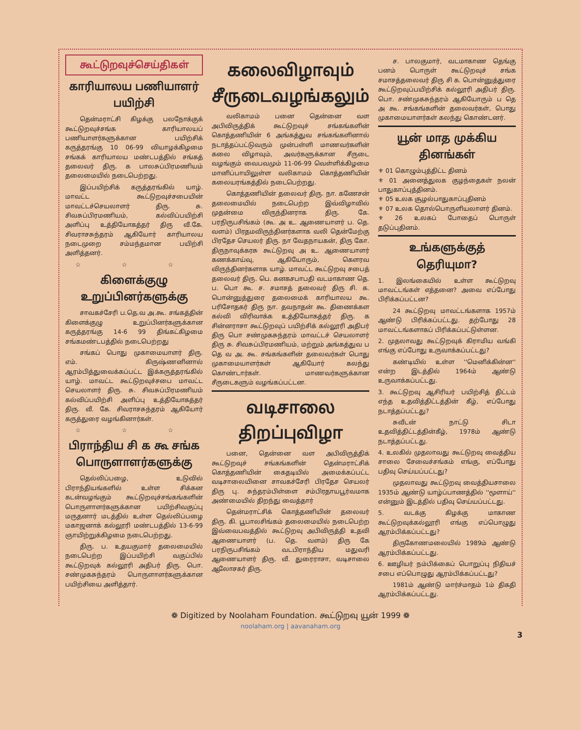கூட்டுறவுச்செய்திகள்
காரியாலய பணியாளர் பயிற்சி
தென்மராட்சி கிழக்கு பலநோக்குக் கூட்டுறவுச்சங்க காரியாலயப் பணியாளர்களுக்கான பயிற்சிக் கருத்தரங்கு 10 06-99 வியாழக்கிழமை சங்கக் காரியாலய மண்டபத்தில் சங்கத் தலைவர் திரு. க பாலசுப்பிரமணியம் தலைமையில் நடைபெற்றது.
இப்பயிற்சிக் கருத்தரங்கில் யாழ். மாவட்ட கூட்டுறவுச்சபையின் மாவட்டச்செயலாளர் திரு. சு. சிவசுப்பிரமணியம், கல்விப்பயிற்சி அளிப்பு உத்தியோகத்தர் திரு வீ.கே. சிவராசசுந்தரம் ஆகியோர் காரியாலய நடைமுறை சம்மந்தமான பயிற்சி அளித்தனர்.
☆ ☆ ☆
கிளைக்குழு உறுப்பினர்களுக்கு
சாவகச்சேரி ப.தெ.வ அ.கூ. சங்கத்தின் கிளைக்குழு உறுப்பினர்களுக்கான கருத்தரங்கு 14-6 99 திங்கட்கிழமை சங்கமண்டபத்தில் நடைபெற்றது
சங்கப் பொது முகாமையாளர் திரு. எம். கிருஷ்ணனினால் ஆரம்பித்துவைக்கப்பட்ட இக்கருத்தரங்கில் யாழ். மாவட்ட கூட்டுறவுச்சபை மாவட்ட செயலாளர் திரு. சு. சிவசுப்பிரமணியம் கல்விப்பயிற்சி அளிப்பு உத்தியோகத்தர் திரு. வீ. கே. சிவராசசுந்தரம் ஆகியோர் கருத்துரை வழங்கினார்கள்.
☆ ☆ ☆
பிராந்திய சி க கூ சங்க பொருளாளர்களுக்கு
தெல்லிப்பழை, உடுவில் பிராந்தியங்களில் உள்ள சிக்கன கடன்வழங்கும் கூட்டுறவுச்சங்கங்களின் பொருளாளர்களுக்கான பயிற்சிவகுப்பு மருதனார் மடத்தில் உள்ள தெல்லிப்பழை மகாஜனாக் கல்லூரி மண்டபத்தில் 13-6-99 ஞாயிற்றுக்கிழமை நடைபெற்றது.
திரு. ப. உதயகுமார் தலைமையில் நடைபெற்ற இப்பயிற்சி வகுப்பில் கூட்டுறவுக் கல்லூரி அதிபர் திரு. பொ. சண்முகசுந்தரம் பொருளாளர்களுக்கான பயிற்சியை அளித்தார்.
கலைவிழாவும் சீருடைவழங்கலும்
வலிகாமம் பனை தென்னை வள அபிவிருத்திக் கூட்டுறவுச் சங்கங்களின் கொத்தணியின் 6 அங்கத்துவ சங்கங்களினால் நடாத்தப்பட்டுவரும் முன்பள்ளி மாணவர்களின் கலை விழாவும், அவர்களுக்கான சீருடை வழங்கும் வைபவமும் 11-06-99 வெள்ளிக்கிழமை மானிப்பாயிலுள்ள வலிகாமம் கொத்தணியின் கலையரங்கத்தில் நடைபெற்றது.
கொத்தணியின் தலைவர் திரு. நா. கணேசன் தலைமையில் நடைபெற்ற இவ்விழாவில் முதன்மை விருந்தினராக திரு. கே. பரநிருபசிங்கம் (கூ. அ உ. ஆணையாளர் ப. தெ. வளம்) பிரதமவிருந்தினர்களாக வலி தென்மேற்கு பிரதேச செயலர் திரு. நா வேதநாயகன், திரு கோ. திருநாவுக்கரசு கூட்டுறவு அ உ. ஆணையாளர் கணக்காய்வு, ஆகியோரும், கௌரவ விருந்தினர்களாக யாழ். மாவட்ட கூட்டுறவு சபைத் தலைவர் திரு. பெ. கனகசபாபதி வடமாகாண தெ. ப. பொ கூ. ச. சமாசத் தலைவர் திரு சி. க. பொன்னுத்துரை தலைமைக் காரியாலய கூ. பரிசோதகர் திரு நா. தவநாதன் கூ. திணைக்கள கல்வி விரிவாக்க உத்தியோகத்தர் திரு. க சின்னராசா கூட்டுறவுப் பயிற்சிக் கல்லூரி அதிபர் திரு பொ சண்முகசுந்தரம் மாவட்டச் செயலாளர் திரு சு. சிவசுப்பிரமணியம், மற்றும் அங்கத்துவ ப தெ வ அ. கூ. சங்கங்களின் தலைவர்கள் பொது முகாமையாளர்கள் ஆகியோர் கலந்து கொண்டார்கள். மாணவர்களுக்கான சீருடைகளும் வழங்கப்பட்டன.
வடிசாலை திறப்புவிழா
பனை, தென்னை வள அபிவிருத்திக் கூட்டுறவுச் சங்கங்களின் தென்மராட்சிக் கொத்தணியின் கைதடியில் அமைக்கப்பட்ட வடிசாலையினை சாவகச்சேரி பிரதேச செயலர் திரு பு. சுந்தரம்பிள்ளை சம்பிரதாயபூர்வமாக அண்மையில் திறந்து வைத்தார்
தென்மராட்சிக் கொத்தணியின் தலைவர் திரு. கி. பூபாலசிங்கம் தலைமையில் நடைபெற்ற இவ்வைபவத்தில் கூட்டுறவு அபிவிருத்தி உதவி ஆணையாளர் (ப. தெ. வளம்) திரு கே பரநிருபசிங்கம் வடபிராந்திய மதுவரி ஆணையாளர் திரு. வீ. துரைராசா, வடிசாலை ஆலோசகர் திரு.
ச. பாலகுமார், வடமாகாண தெங்கு பனம் பொருள் கூட்டுறவுச் சங்க சமாசத்தலைவர் திரு சி க. பொன்னுத்துரை கூட்டுறவுப்பயிற்சிக் கல்லூரி அதிபர் திரு. பொ. சண்முகசுந்தரம் ஆகியோரும் ப தெ அ கூ. சங்கங்களின் தலைவர்கள், பொது முகாமையாளர்கள் கலந்து கொண்டனர்.
யூன் மாத முக்கிய தினங்கள்
⚜ 01 கொழும்புத்திட்ட தினம்
⚜ 01 அனைத்துலக குழந்தைகள் நலன் பாதுகாப்புத்தினம்.
⚜ 05 உலக சூழல்பாதுகாப்புதினம்
⚜ 07 உலக தொல்பொருளியலாளர் தினம்.
⚜ 26 உலகப் போதைப் பொருள் தடுப்புதினம்.
உங்களுக்குத் தெரியுமா?
1. இலங்கையில் உள்ள கூட்டுறவு மாவட்டங்கள் எத்தனை? அவை எப்போது பிரிக்கப்பட்டன?
24 கூட்டுறவு மாவட்டங்களாக 1957ம் ஆண்டு பிரிக்கப்பட்டது. தற்போது 28 மாவட்டங்களாகப் பிரிக்கப்பட்டுள்ளன.
2. முதலாவது கூட்டுறவுக் கிராமிய வங்கி எங்கு எப்போது உருவாக்கப்பட்டது?
கண்டியில் உள்ள ''மெனிக்கின்ன'' என்ற இடத்தில் 1964ம் ஆண்டு உருவாக்கப்பட்டது.
3. கூட்டுறவு ஆசிரியர் பயிற்சித் திட்டம் எந்த உதவித்திட்டத்தின் கீழ், எப்போது நடாத்தப்பட்டது?
சுவீடன் நாட்டு சிடா உதவித்திட்டத்தின்கீழ், 1978ம் ஆண்டு நடாத்தப்பட்டது.
4. உலகில் முதலாவது கூட்டுறவு வைத்திய சாலை சேவைச்சங்கம் எங்கு, எப்போது பதிவு செய்யப்பட்டது?
முதலாவது கூட்டுறவு வைத்தியசாலை 1935ம் ஆண்டு யாழ்ப்பாணத்தில் ''மூளாய்'' என்னும் இடத்தில் பதிவு செய்யப்பட்டது.
5. வடக்கு கிழக்கு மாகாண கூட்டுறவுக்கல்லூரி எங்கு எப்பொழுது ஆரம்பிக்கப்பட்டது?
திருகோணமலையில் 1989ம் ஆண்டு ஆரம்பிக்கப்பட்டது.
6. ஊழியர் நம்பிக்கைப் பொறுப்பு நிதியச் சபை எப்பொழுது ஆரம்பிக்கப்பட்டது?
1981ம் ஆண்டு மார்ச்மாதம் 1ம் திகதி ஆரம்பிக்கப்பட்டது.
❁ Digitized by Noolaham Foundation. கூட்டுறவு யூன் 1999 ❁
noolaham.org | aavanaham.org
3